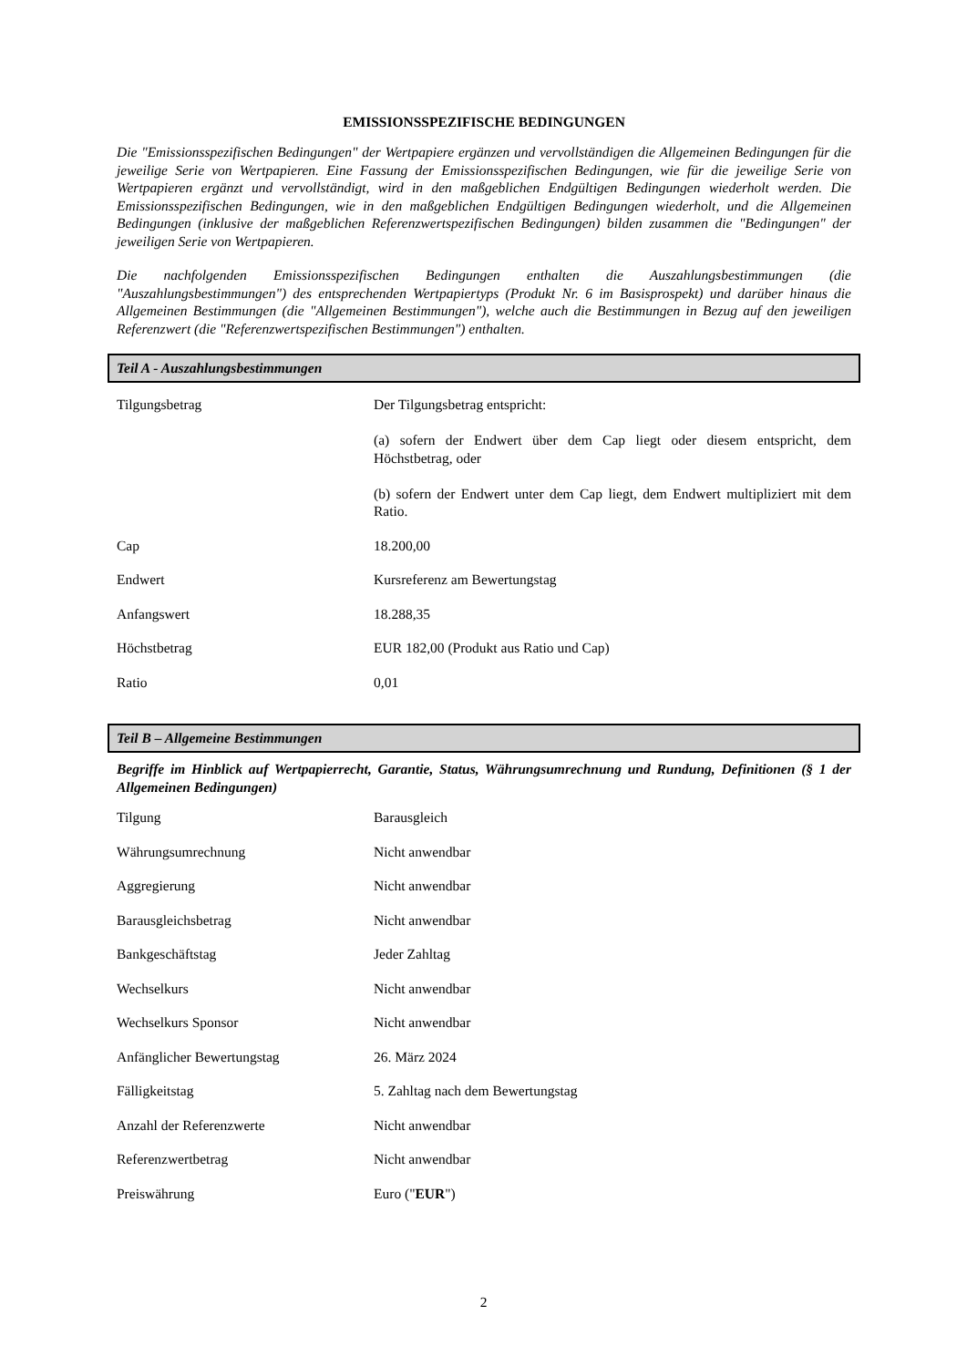EMISSIONSSPEZIFISCHE BEDINGUNGEN
Die "Emissionsspezifischen Bedingungen" der Wertpapiere ergänzen und vervollständigen die Allgemeinen Bedingungen für die jeweilige Serie von Wertpapieren. Eine Fassung der Emissionsspezifischen Bedingungen, wie für die jeweilige Serie von Wertpapieren ergänzt und vervollständigt, wird in den maßgeblichen Endgültigen Bedingungen wiederholt werden. Die Emissionsspezifischen Bedingungen, wie in den maßgeblichen Endgültigen Bedingungen wiederholt, und die Allgemeinen Bedingungen (inklusive der maßgeblichen Referenzwertspezifischen Bedingungen) bilden zusammen die "Bedingungen" der jeweiligen Serie von Wertpapieren.
Die nachfolgenden Emissionsspezifischen Bedingungen enthalten die Auszahlungsbestimmungen (die "Auszahlungsbestimmungen") des entsprechenden Wertpapiertyps (Produkt Nr. 6 im Basisprospekt) und darüber hinaus die Allgemeinen Bestimmungen (die "Allgemeinen Bestimmungen"), welche auch die Bestimmungen in Bezug auf den jeweiligen Referenzwert (die "Referenzwertspezifischen Bestimmungen") enthalten.
Teil A - Auszahlungsbestimmungen
| Tilgungsbetrag | Der Tilgungsbetrag entspricht: (a) sofern der Endwert über dem Cap liegt oder diesem entspricht, dem Höchstbetrag, oder (b) sofern der Endwert unter dem Cap liegt, dem Endwert multipliziert mit dem Ratio. |
| Cap | 18.200,00 |
| Endwert | Kursreferenz am Bewertungstag |
| Anfangswert | 18.288,35 |
| Höchstbetrag | EUR 182,00 (Produkt aus Ratio und Cap) |
| Ratio | 0,01 |
Teil B – Allgemeine Bestimmungen
Begriffe im Hinblick auf Wertpapierrecht, Garantie, Status, Währungsumrechnung und Rundung, Definitionen (§ 1 der Allgemeinen Bedingungen)
| Tilgung | Barausgleich |
| Währungsumrechnung | Nicht anwendbar |
| Aggregierung | Nicht anwendbar |
| Barausgleichsbetrag | Nicht anwendbar |
| Bankgeschäftstag | Jeder Zahltag |
| Wechselkurs | Nicht anwendbar |
| Wechselkurs Sponsor | Nicht anwendbar |
| Anfänglicher Bewertungstag | 26. März 2024 |
| Fälligkeitstag | 5. Zahltag nach dem Bewertungstag |
| Anzahl der Referenzwerte | Nicht anwendbar |
| Referenzwertbetrag | Nicht anwendbar |
| Preiswährung | Euro (" EUR ") |
2